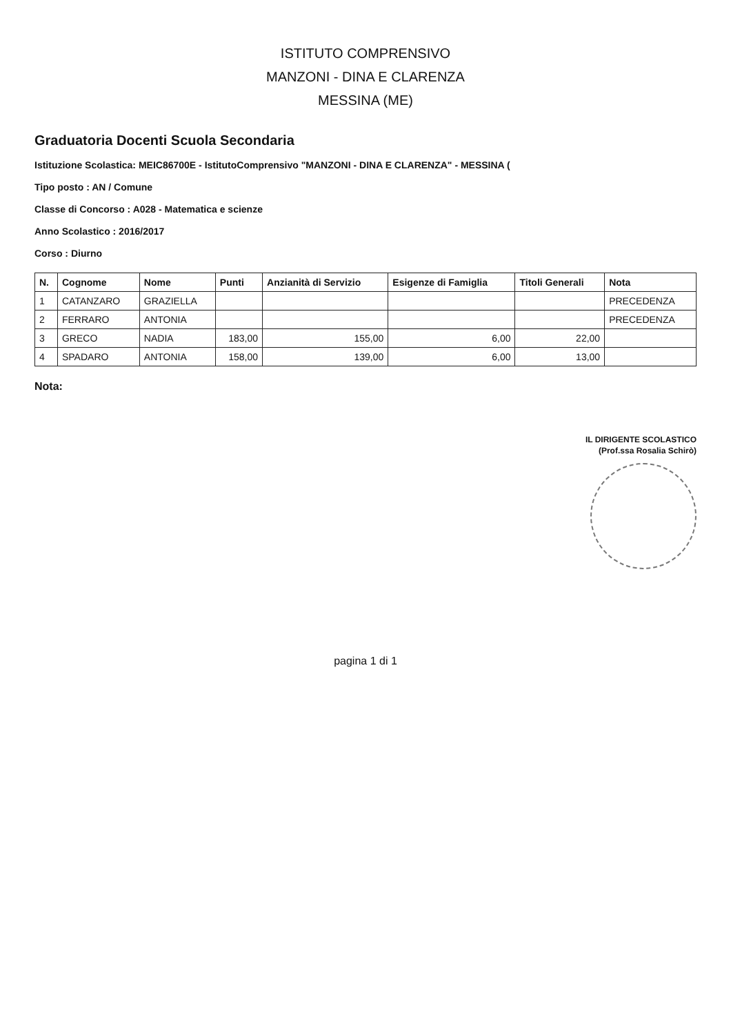ISTITUTO COMPRENSIVO
MANZONI - DINA E CLARENZA
MESSINA (ME)
Graduatoria Docenti Scuola Secondaria
Istituzione Scolastica: MEIC86700E - IstitutoComprensivo "MANZONI - DINA E CLARENZA" - MESSINA (
Tipo posto : AN / Comune
Classe di Concorso : A028 - Matematica e scienze
Anno Scolastico : 2016/2017
Corso : Diurno
| N. | Cognome | Nome | Punti | Anzianità di Servizio | Esigenze di Famiglia | Titoli Generali | Nota |
| --- | --- | --- | --- | --- | --- | --- | --- |
| 1 | CATANZARO | GRAZIELLA | | | | | PRECEDENZA |
| 2 | FERRARO | ANTONIA | | | | | PRECEDENZA |
| 3 | GRECO | NADIA | 183,00 | 155,00 | 6,00 | 22,00 | |
| 4 | SPADARO | ANTONIA | 158,00 | 139,00 | 6,00 | 13,00 | |
Nota:
IL DIRIGENTE SCOLASTICO
(Prof.ssa Rosalia Schirò)
pagina 1 di 1